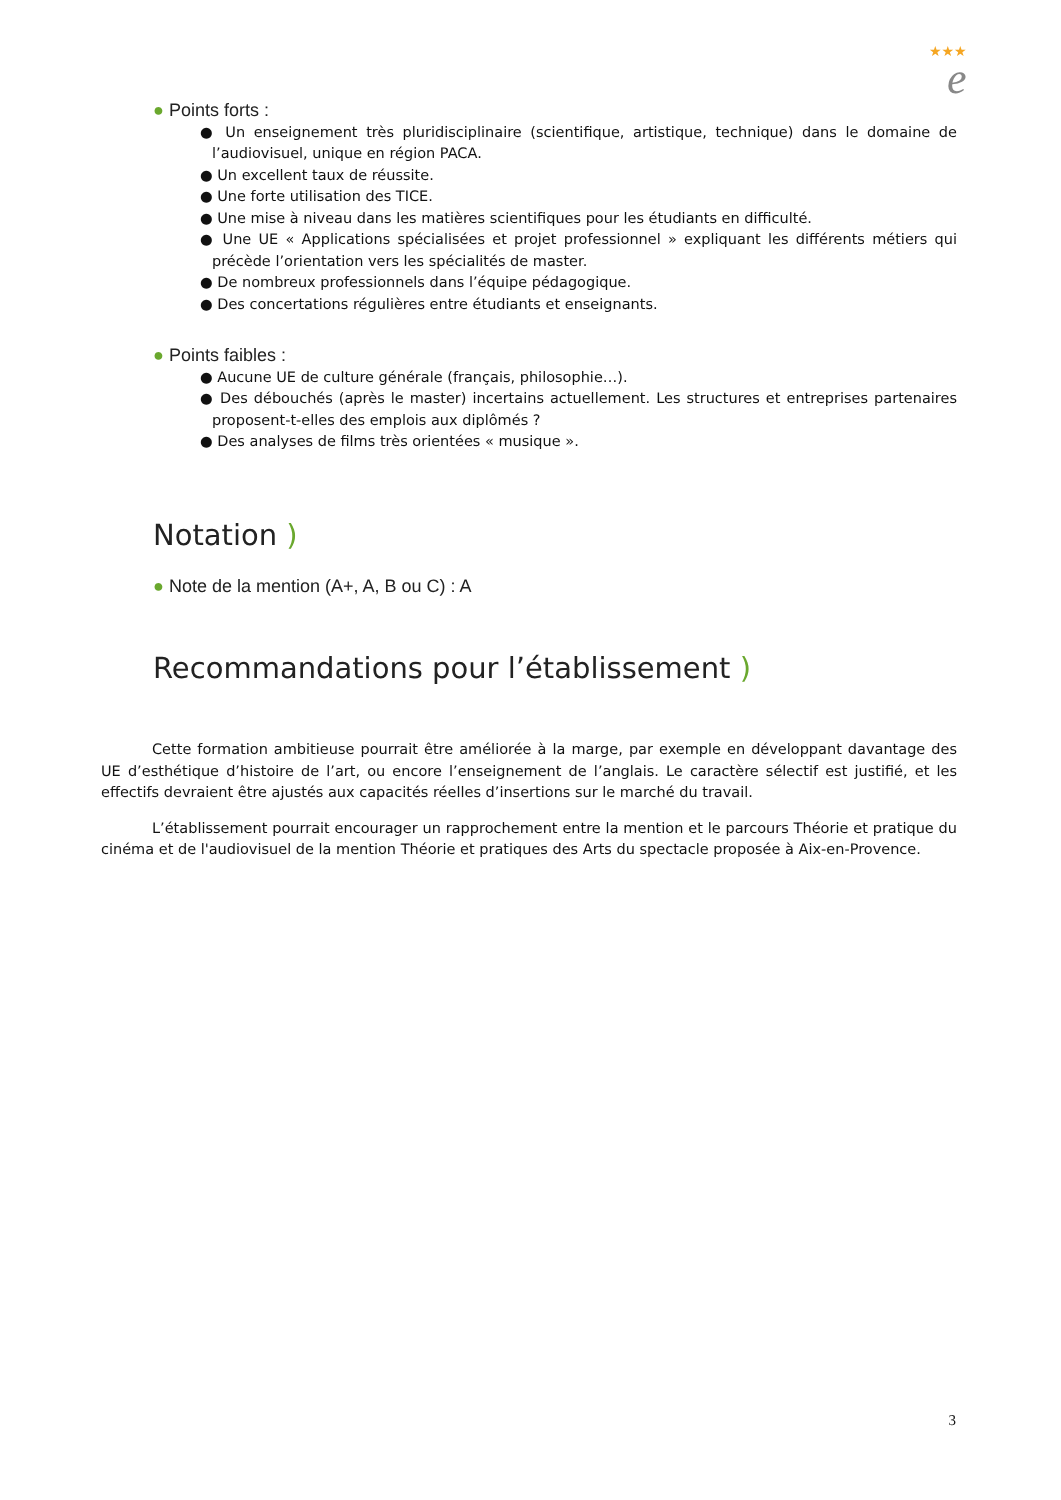★★★
e
● Points forts :
● Un enseignement très pluridisciplinaire (scientifique, artistique, technique) dans le domaine de l’audiovisuel, unique en région PACA.
● Un excellent taux de réussite.
● Une forte utilisation des TICE.
● Une mise à niveau dans les matières scientifiques pour les étudiants en difficulté.
● Une UE « Applications spécialisées et projet professionnel » expliquant les différents métiers qui précède l’orientation vers les spécialités de master.
● De nombreux professionnels dans l’équipe pédagogique.
● Des concertations régulières entre étudiants et enseignants.
● Points faibles :
● Aucune UE de culture générale (français, philosophie…).
● Des débouchés (après le master) incertains actuellement. Les structures et entreprises partenaires proposent-t-elles des emplois aux diplômés ?
● Des analyses de films très orientées « musique ».
Notation )
● Note de la mention (A+, A, B ou C) : A
Recommandations pour l’établissement )
Cette formation ambitieuse pourrait être améliorée à la marge, par exemple en développant davantage des UE d’esthétique d’histoire de l’art, ou encore l’enseignement de l’anglais. Le caractère sélectif est justifié, et les effectifs devraient être ajustés aux capacités réelles d’insertions sur le marché du travail.
L’établissement pourrait encourager un rapprochement entre la mention et le parcours Théorie et pratique du cinéma et de l'audiovisuel de la mention Théorie et pratiques des Arts du spectacle proposée à Aix-en-Provence.
3